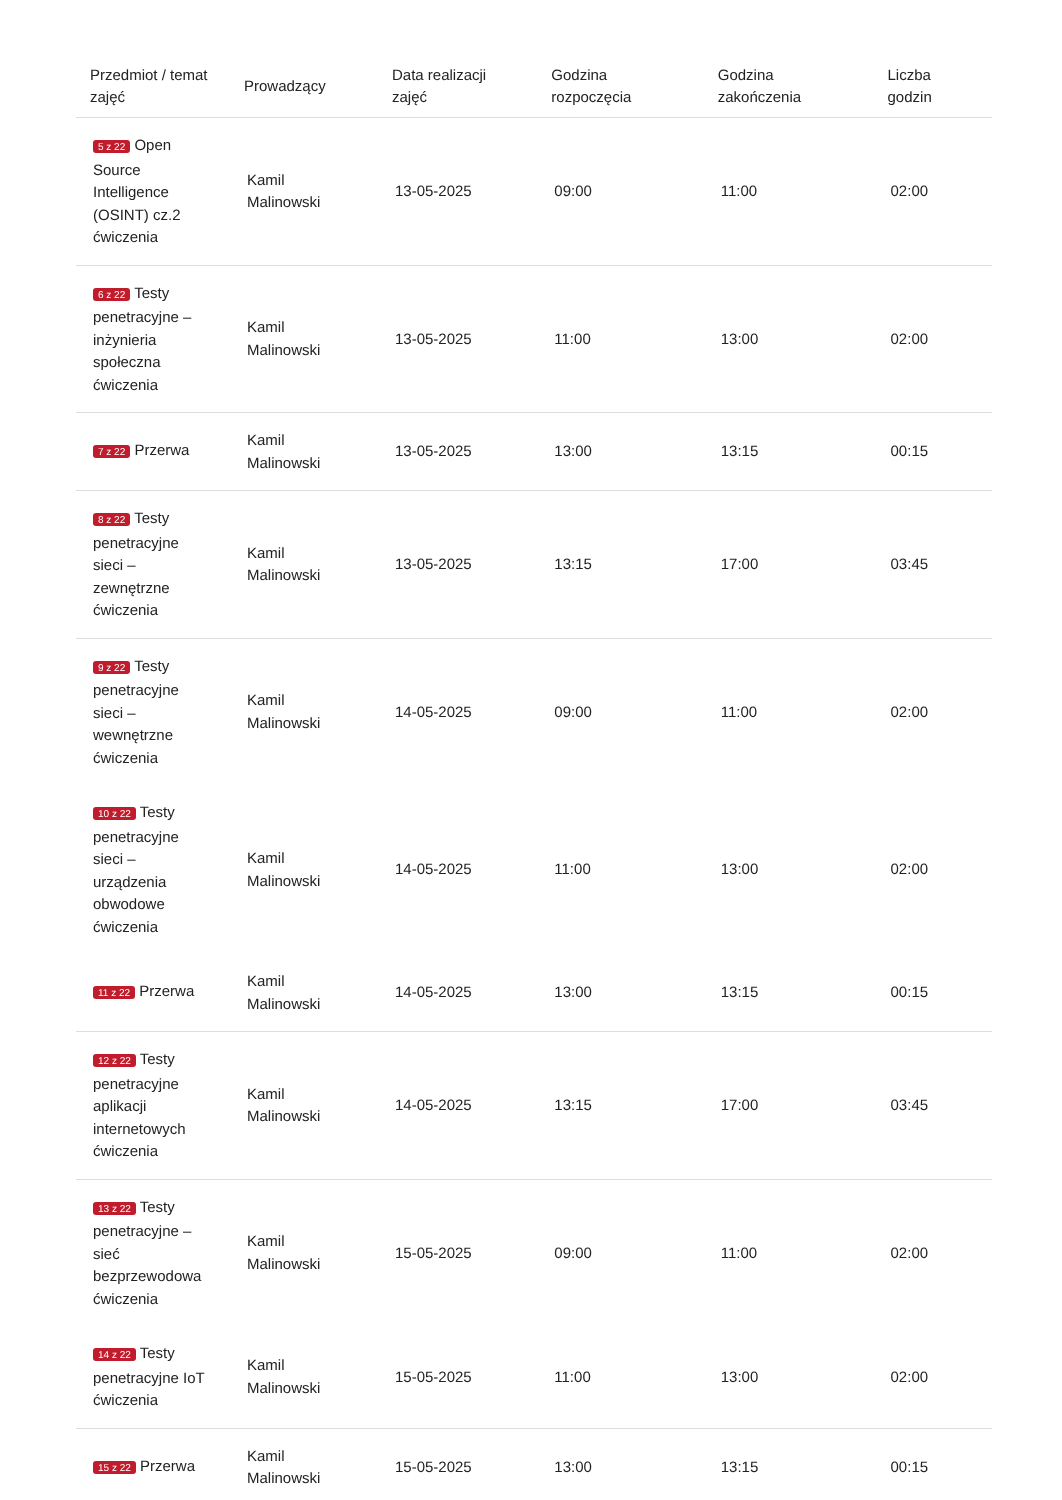| Przedmiot / temat zajęć | Prowadzący | Data realizacji zajęć | Godzina rozpoczęcia | Godzina zakończenia | Liczba godzin |
| --- | --- | --- | --- | --- | --- |
| 5 z 22 Open Source Intelligence (OSINT) cz.2 ćwiczenia | Kamil Malinowski | 13-05-2025 | 09:00 | 11:00 | 02:00 |
| 6 z 22 Testy penetracyjne – inżynieria społeczna ćwiczenia | Kamil Malinowski | 13-05-2025 | 11:00 | 13:00 | 02:00 |
| 7 z 22 Przerwa | Kamil Malinowski | 13-05-2025 | 13:00 | 13:15 | 00:15 |
| 8 z 22 Testy penetracyjne sieci – zewnętrzne ćwiczenia | Kamil Malinowski | 13-05-2025 | 13:15 | 17:00 | 03:45 |
| 9 z 22 Testy penetracyjne sieci – wewnętrzne ćwiczenia | Kamil Malinowski | 14-05-2025 | 09:00 | 11:00 | 02:00 |
| 10 z 22 Testy penetracyjne sieci – urządzenia obwodowe ćwiczenia | Kamil Malinowski | 14-05-2025 | 11:00 | 13:00 | 02:00 |
| 11 z 22 Przerwa | Kamil Malinowski | 14-05-2025 | 13:00 | 13:15 | 00:15 |
| 12 z 22 Testy penetracyjne aplikacji internetowych ćwiczenia | Kamil Malinowski | 14-05-2025 | 13:15 | 17:00 | 03:45 |
| 13 z 22 Testy penetracyjne – sieć bezprzewodowa ćwiczenia | Kamil Malinowski | 15-05-2025 | 09:00 | 11:00 | 02:00 |
| 14 z 22 Testy penetracyjne IoT ćwiczenia | Kamil Malinowski | 15-05-2025 | 11:00 | 13:00 | 02:00 |
| 15 z 22 Przerwa | Kamil Malinowski | 15-05-2025 | 13:00 | 13:15 | 00:15 |